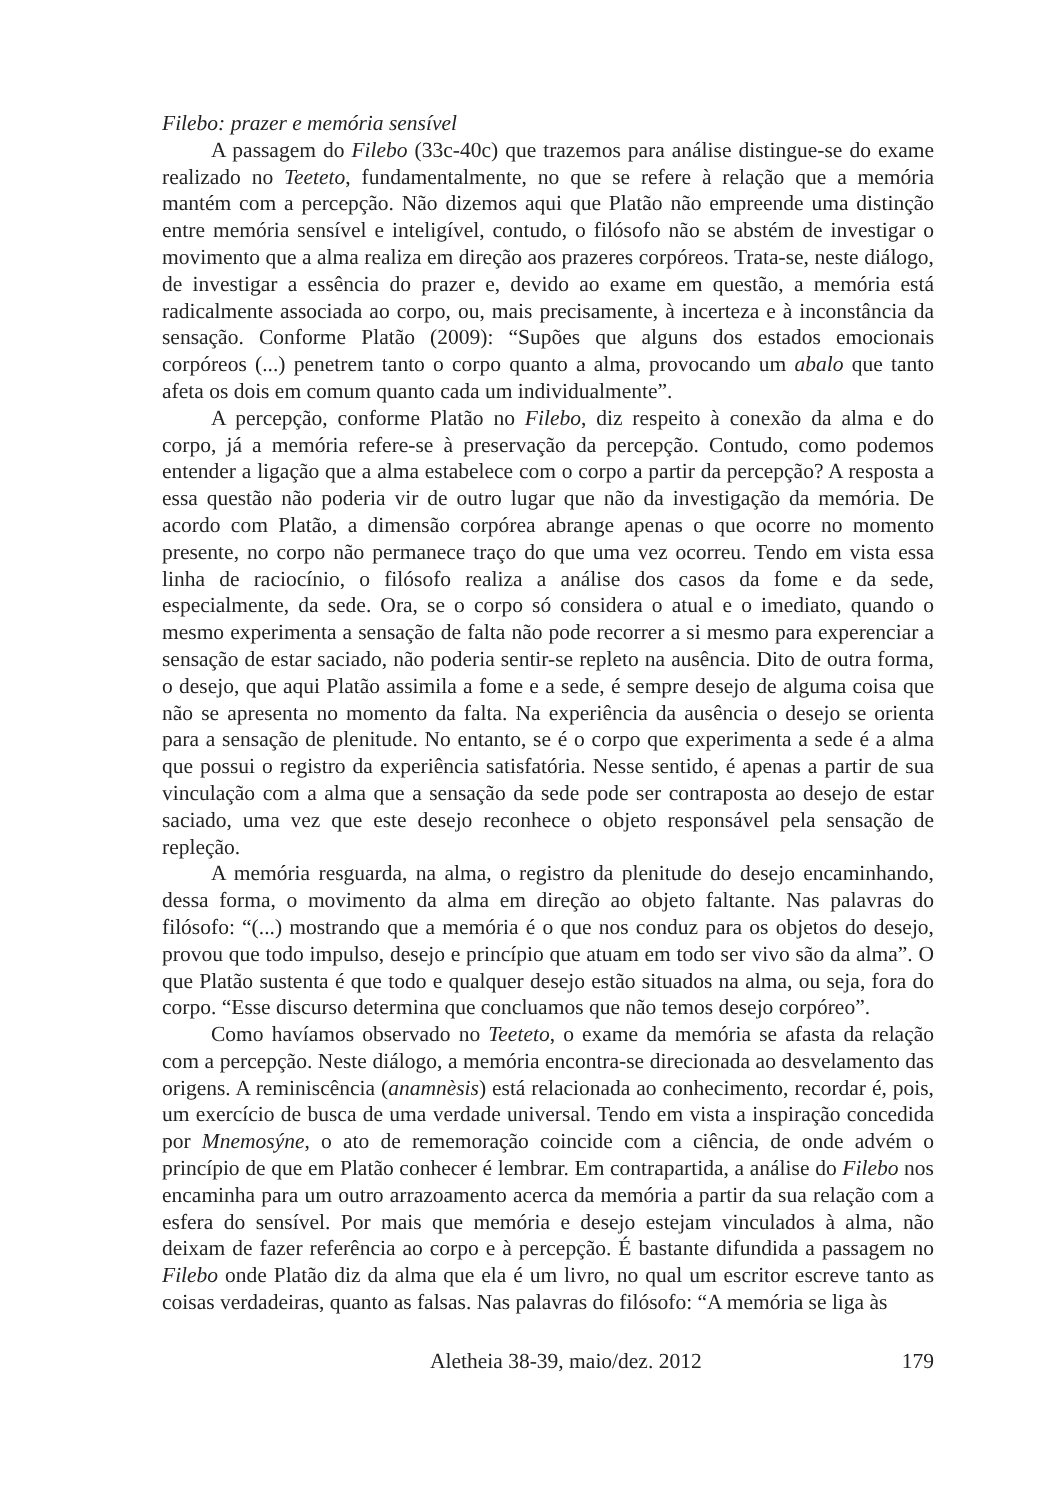Filebo: prazer e memória sensível
A passagem do Filebo (33c-40c) que trazemos para análise distingue-se do exame realizado no Teeteto, fundamentalmente, no que se refere à relação que a memória mantém com a percepção. Não dizemos aqui que Platão não empreende uma distinção entre memória sensível e inteligível, contudo, o filósofo não se abstém de investigar o movimento que a alma realiza em direção aos prazeres corpóreos. Trata-se, neste diálogo, de investigar a essência do prazer e, devido ao exame em questão, a memória está radicalmente associada ao corpo, ou, mais precisamente, à incerteza e à inconstância da sensação. Conforme Platão (2009): “Supões que alguns dos estados emocionais corpóreos (...) penetrem tanto o corpo quanto a alma, provocando um abalo que tanto afeta os dois em comum quanto cada um individualmente”.
A percepção, conforme Platão no Filebo, diz respeito à conexão da alma e do corpo, já a memória refere-se à preservação da percepção. Contudo, como podemos entender a ligação que a alma estabelece com o corpo a partir da percepção? A resposta a essa questão não poderia vir de outro lugar que não da investigação da memória. De acordo com Platão, a dimensão corpórea abrange apenas o que ocorre no momento presente, no corpo não permanece traço do que uma vez ocorreu. Tendo em vista essa linha de raciocínio, o filósofo realiza a análise dos casos da fome e da sede, especialmente, da sede. Ora, se o corpo só considera o atual e o imediato, quando o mesmo experimenta a sensação de falta não pode recorrer a si mesmo para experenciar a sensação de estar saciado, não poderia sentir-se repleto na ausência. Dito de outra forma, o desejo, que aqui Platão assimila a fome e a sede, é sempre desejo de alguma coisa que não se apresenta no momento da falta. Na experiência da ausência o desejo se orienta para a sensação de plenitude. No entanto, se é o corpo que experimenta a sede é a alma que possui o registro da experiência satisfatória. Nesse sentido, é apenas a partir de sua vinculação com a alma que a sensação da sede pode ser contraposta ao desejo de estar saciado, uma vez que este desejo reconhece o objeto responsável pela sensação de repleção.
A memória resguarda, na alma, o registro da plenitude do desejo encaminhando, dessa forma, o movimento da alma em direção ao objeto faltante. Nas palavras do filósofo: “(...) mostrando que a memória é o que nos conduz para os objetos do desejo, provou que todo impulso, desejo e princípio que atuam em todo ser vivo são da alma”. O que Platão sustenta é que todo e qualquer desejo estão situados na alma, ou seja, fora do corpo. “Esse discurso determina que concluamos que não temos desejo corpóreo”.
Como havíamos observado no Teeteto, o exame da memória se afasta da relação com a percepção. Neste diálogo, a memória encontra-se direcionada ao desvelamento das origens. A reminiscência (anamnèsis) está relacionada ao conhecimento, recordar é, pois, um exercício de busca de uma verdade universal. Tendo em vista a inspiração concedida por Mnemosýne, o ato de rememoração coincide com a ciência, de onde advém o princípio de que em Platão conhecer é lembrar. Em contrapartida, a análise do Filebo nos encaminha para um outro arrazoamento acerca da memória a partir da sua relação com a esfera do sensível. Por mais que memória e desejo estejam vinculados à alma, não deixam de fazer referência ao corpo e à percepção. É bastante difundida a passagem no Filebo onde Platão diz da alma que ela é um livro, no qual um escritor escreve tanto as coisas verdadeiras, quanto as falsas. Nas palavras do filósofo: “A memória se liga às
Aletheia 38-39, maio/dez. 2012 179